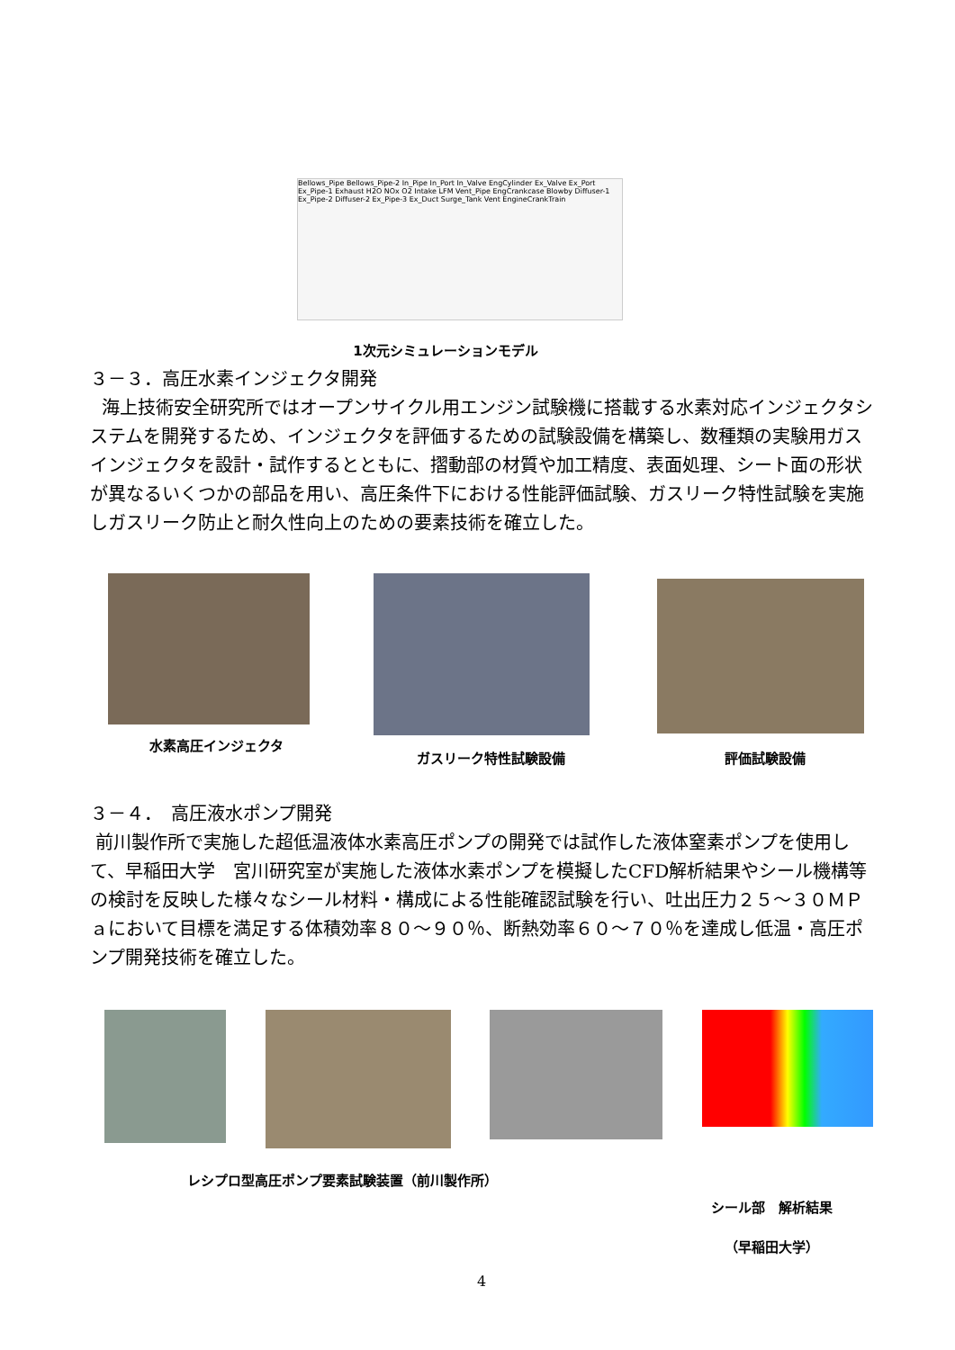Bellows_Pipe Bellows_Pipe-2 In_Pipe In_Port In_Valve EngCylinder Ex_Valve Ex_Port Ex_Pipe-1 Exhaust H2O NOx O2 Intake LFM Vent_Pipe EngCrankcase Blowby Diffuser-1 Ex_Pipe-2 Diffuser-2 Ex_Pipe-3 Ex_Duct Surge_Tank Vent EngineCrankTrain
1次元シミュレーションモデル
３－３．高圧水素インジェクタ開発
海上技術安全研究所ではオープンサイクル用エンジン試験機に搭載する水素対応インジェクタシステムを開発するため、インジェクタを評価するための試験設備を構築し、数種類の実験用ガスインジェクタを設計・試作するとともに、摺動部の材質や加工精度、表面処理、シート面の形状が異なるいくつかの部品を用い、高圧条件下における性能評価試験、ガスリーク特性試験を実施しガスリーク防止と耐久性向上のための要素技術を確立した。
水素高圧インジェクタ ガスリーク特性試験設備 評価試験設備
３－４．　高圧液水ポンプ開発
前川製作所で実施した超低温液体水素高圧ポンプの開発では試作した液体窒素ポンプを使用して、早稲田大学　宮川研究室が実施した液体水素ポンプを模擬したCFD解析結果やシール機構等の検討を反映した様々なシール材料・構成による性能確認試験を行い、吐出圧力２５～３０ＭＰａにおいて目標を満足する体積効率８０～９０％、断熱効率６０～７０％を達成し低温・高圧ポンプ開発技術を確立した。
レシプロ型高圧ポンプ要素試験装置（前川製作所）
シール部　解析結果
（早稲田大学）
4